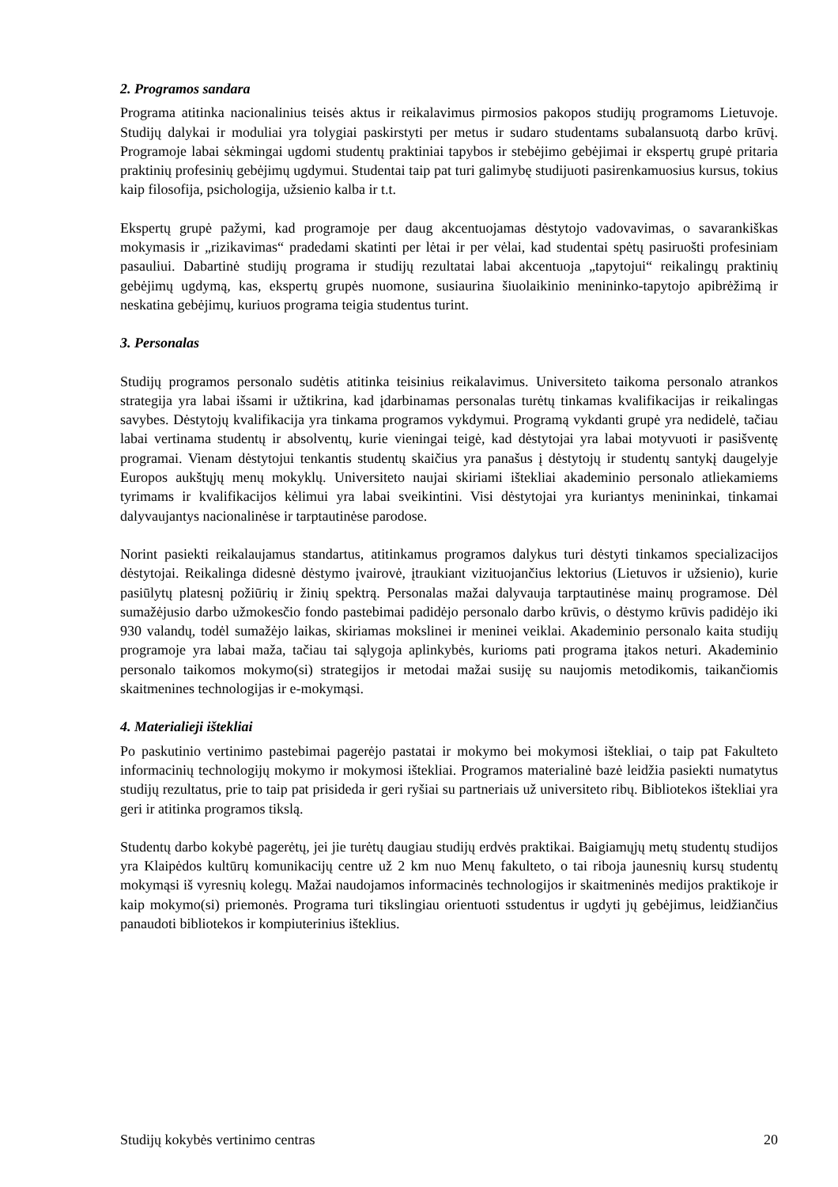2. Programos sandara
Programa atitinka nacionalinius teisės aktus ir reikalavimus pirmosios pakopos studijų programoms Lietuvoje. Studijų dalykai ir moduliai yra tolygiai paskirstyti per metus ir sudaro studentams subalansuotą darbo krūvį. Programoje labai sėkmingai ugdomi studentų praktiniai tapybos ir stebėjimo gebėjimai ir ekspertų grupė pritaria praktinių profesinių gebėjimų ugdymui. Studentai taip pat turi galimybę studijuoti pasirenkamuosius kursus, tokius kaip filosofija, psichologija, užsienio kalba ir t.t.
Ekspertų grupė pažymi, kad programoje per daug akcentuojamas dėstytojo vadovavimas, o savarankiškas mokymasis ir „rizikavimas“ pradedami skatinti per lėtai ir per vėlai, kad studentai spėtų pasiruošti profesiniam pasauliui. Dabartinė studijų programa ir studijų rezultatai labai akcentuoja „tapytojui“ reikalingų praktinių gebėjimų ugdymą, kas, ekspertų grupės nuomone, susiaurina šiuolaikinio menininko-tapytojo apibrėžimą ir neskatina gebėjimų, kuriuos programa teigia studentus turint.
3. Personalas
Studijų programos personalo sudėtis atitinka teisinius reikalavimus. Universiteto taikoma personalo atrankos strategija yra labai išsami ir užtikrina, kad įdarbinamas personalas turėtų tinkamas kvalifikacijas ir reikalingas savybes. Dėstytojų kvalifikacija yra tinkama programos vykdymui. Programą vykdanti grupė yra nedidelė, tačiau labai vertinama studentų ir absolventų, kurie vieningai teigė, kad dėstytojai yra labai motyvuoti ir pasišventę programai. Vienam dėstytojui tenkantis studentų skaičius yra panašus į dėstytojų ir studentų santykį daugelyje Europos aukštųjų menų mokyklų. Universiteto naujai skiriami ištekliai akademinio personalo atliekamiems tyrimams ir kvalifikacijos kėlimui yra labai sveikintini. Visi dėstytojai yra kuriantys menininkai, tinkamai dalyvaujantys nacionalinėse ir tarptautinėse parodose.
Norint pasiekti reikalaujamus standartus, atitinkamus programos dalykus turi dėstyti tinkamos specializacijos dėstytojai. Reikalinga didesnė dėstymo įvairovė, įtraukiant vizituojančius lektorius (Lietuvos ir užsienio), kurie pasiūlytų platesnį požiūrių ir žinių spektrą. Personalas mažai dalyvauja tarptautinėse mainų programose. Dėl sumažėjusio darbo užmokesčio fondo pastebimai padidėjo personalo darbo krūvis, o dėstymo krūvis padidėjo iki 930 valandų, todėl sumažėjo laikas, skiriamas mokslinei ir meninei veiklai. Akademinio personalo kaita studijų programoje yra labai maža, tačiau tai sąlygoja aplinkybės, kurioms pati programa įtakos neturi. Akademinio personalo taikomos mokymo(si) strategijos ir metodai mažai susiję su naujomis metodikomis, taikančiomis skaitmenines technologijas ir e-mokymąsi.
4. Materialieji ištekliai
Po paskutinio vertinimo pastebimai pagerėjo pastatai ir mokymo bei mokymosi ištekliai, o taip pat Fakulteto informacinių technologijų mokymo ir mokymosi ištekliai. Programos materialinė bazė leidžia pasiekti numatytus studijų rezultatus, prie to taip pat prisideda ir geri ryšiai su partneriais už universiteto ribų. Bibliotekos ištekliai yra geri ir atitinka programos tikslą.
Studentų darbo kokybė pagerėtų, jei jie turėtų daugiau studijų erdvės praktikai. Baigiamųjų metų studentų studijos yra Klaipėdos kultūrų komunikacijų centre už 2 km nuo Menų fakulteto, o tai riboja jaunesnių kursų studentų mokymąsi iš vyresnių kolegų. Mažai naudojamos informacinės technologijos ir skaitmeninės medijos praktikoje ir kaip mokymo(si) priemonės. Programa turi tikslingiau orientuoti sstudentus ir ugdyti jų gebėjimus, leidžiančius panaudoti bibliotekos ir kompiuterinius išteklius.
Studijų kokybės vertinimo centras 20